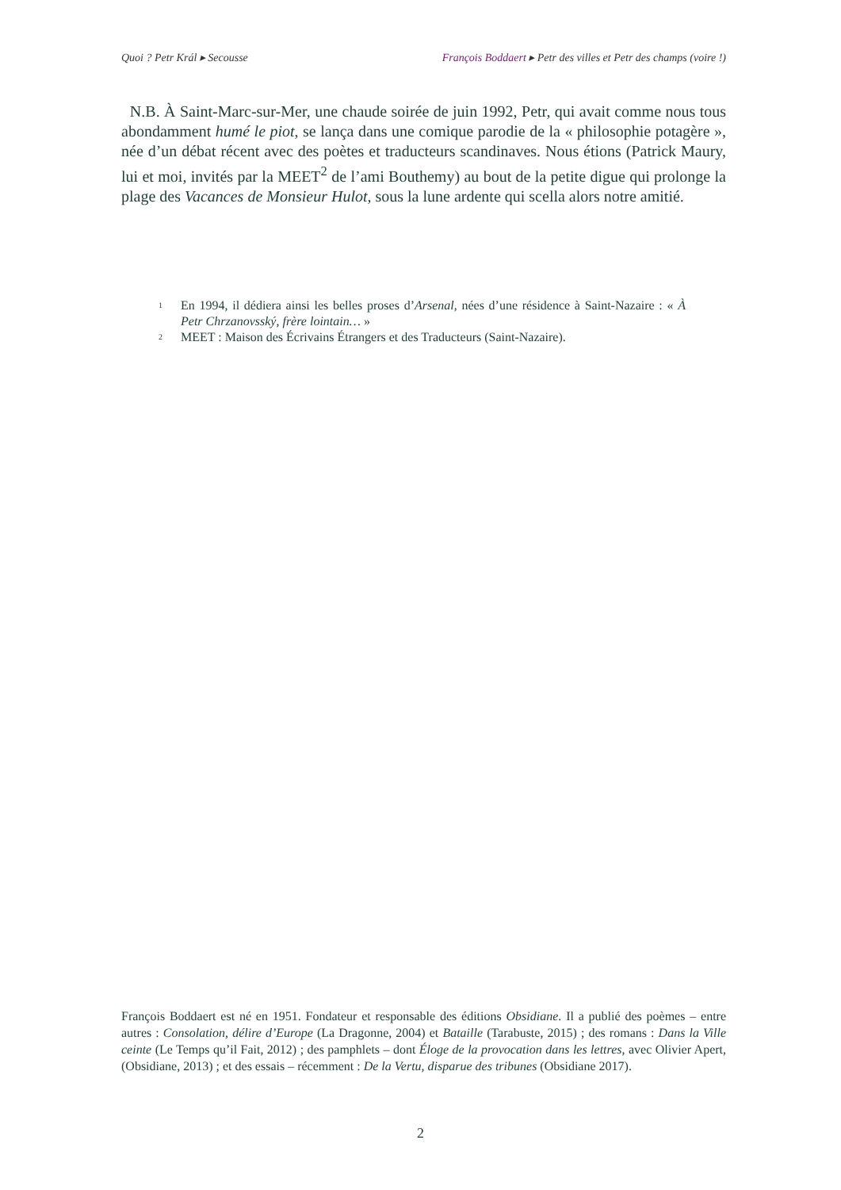Quoi ? Petr Král ▸ Secousse François Boddaert ▸ Petr des villes et Petr des champs (voire !)
N.B. À Saint-Marc-sur-Mer, une chaude soirée de juin 1992, Petr, qui avait comme nous tous abondamment humé le piot, se lança dans une comique parodie de la « philosophie potagère », née d’un débat récent avec des poètes et traducteurs scandinaves. Nous étions (Patrick Maury, lui et moi, invités par la MEET<sup>2</sup> de l’ami Bouthemy) au bout de la petite digue qui prolonge la plage des Vacances de Monsieur Hulot, sous la lune ardente qui scella alors notre amitié.
<sup>1</sup> En 1994, il dédiera ainsi les belles proses d’Arsenal, nées d’une résidence à Saint-Nazaire : « À Petr Chrzanovsský, frère lointain… »
<sup>2</sup> MEET : Maison des Écrivains Étrangers et des Traducteurs (Saint-Nazaire).
François Boddaert est né en 1951. Fondateur et responsable des éditions Obsidiane. Il a publié des poèmes – entre autres : Consolation, délire d’Europe (La Dragonne, 2004) et Bataille (Tarabuste, 2015) ; des romans : Dans la Ville ceinte (Le Temps qu’il Fait, 2012) ; des pamphlets – dont Éloge de la provocation dans les lettres, avec Olivier Apert, (Obsidiane, 2013) ; et des essais – récemment : De la Vertu, disparue des tribunes (Obsidiane 2017).
2